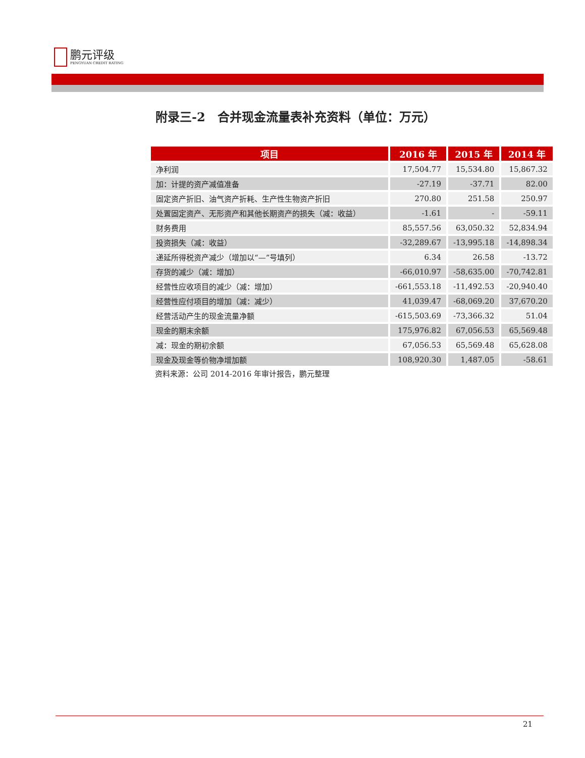鹏元评级
PENGYUAN CREDIT RATING
附录三-2　合并现金流量表补充资料（单位：万元）
| 项目 | 2016 年 | 2015 年 | 2014 年 |
| --- | --- | --- | --- |
| 净利润 | 17,504.77 | 15,534.80 | 15,867.32 |
| 加：计提的资产减值准备 | -27.19 | -37.71 | 82.00 |
| 固定资产折旧、油气资产折耗、生产性生物资产折旧 | 270.80 | 251.58 | 250.97 |
| 处置固定资产、无形资产和其他长期资产的损失（减：收益） | -1.61 | - | -59.11 |
| 财务费用 | 85,557.56 | 63,050.32 | 52,834.94 |
| 投资损失（减：收益） | -32,289.67 | -13,995.18 | -14,898.34 |
| 递延所得税资产减少（增加以“—”号填列） | 6.34 | 26.58 | -13.72 |
| 存货的减少（减：增加） | -66,010.97 | -58,635.00 | -70,742.81 |
| 经营性应收项目的减少（减：增加） | -661,553.18 | -11,492.53 | -20,940.40 |
| 经营性应付项目的增加（减：减少） | 41,039.47 | -68,069.20 | 37,670.20 |
| 经营活动产生的现金流量净额 | -615,503.69 | -73,366.32 | 51.04 |
| 现金的期末余额 | 175,976.82 | 67,056.53 | 65,569.48 |
| 减：现金的期初余额 | 67,056.53 | 65,569.48 | 65,628.08 |
| 现金及现金等价物净增加额 | 108,920.30 | 1,487.05 | -58.61 |
资料来源：公司 2014-2016 年审计报告，鹏元整理
21